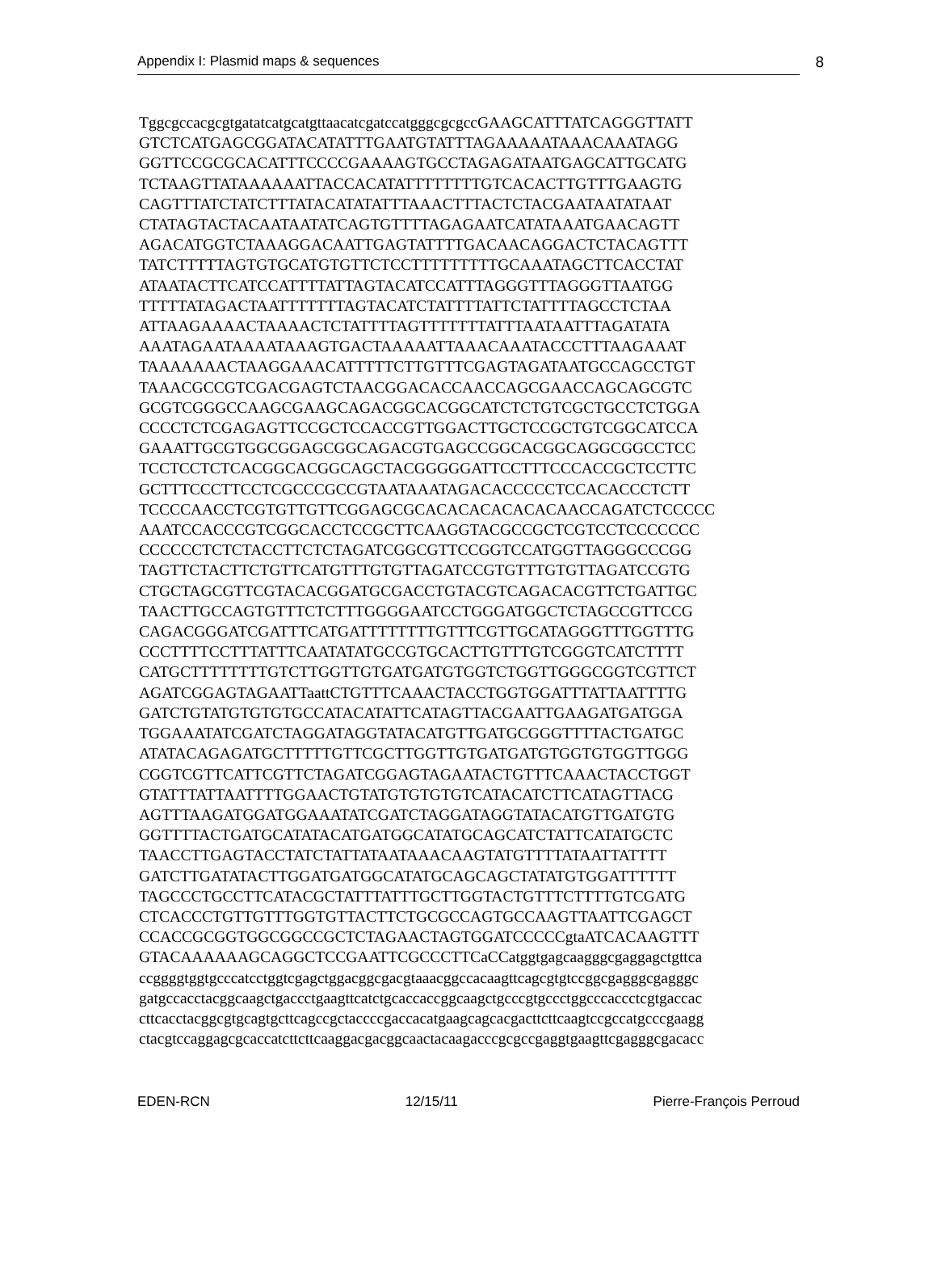Appendix I: Plasmid maps & sequences 8
TggcgccacgcgtgatatcatgcatgttaacatcgatccatgggcgcgccGAAGCATTTATCAGGGTTATT
GTCTCATGAGCGGATACATATTTGAATGTATTTAGAAAAATAAACAAATAGG
GGTTCCGCGCACATTTCCCCGAAAAGTGCCTAGAGATAATGAGCATTGCATG
TCTAAGTTATAAAAAATTACCACATATTTTTTTTGTCACACTTGTTTGAAGTG
CAGTTTATCTATCTTTATACATATATTTAAACTTTACTCTACGAATAATATAAT
CTATAGTACTACAATAATATCAGTGTTTTAGAGAATCATATAAATGAACAGTT
AGACATGGTCTAAAGGACAATTGAGTATTTTGACAACAGGACTCTACAGTTT
TATCTTTTTAGTGTGCATGTGTTCTCCTTTTTTTTTGCAAATAGCTTCACCTAT
ATAATACTTCATCCATTTTATTAGTACATCCATTTAGGGTTTAGGGTTAATGG
TTTTTATAGACTAATTTTTTTAGTACATCTATTTTATTCTATTTTAGCCTCTAA
ATTAAGAAAACTAAAACTCTATTTTAGTTTTTTTATTTAATAATTTAGATATA
AAATAGAATAAAATAAAGTGACTAAAAATTAAACAAATACCCTTTAAGAAAT
TAAAAAAACTAAGGAAACATTTTTCTTGTTTCGAGTAGATAATGCCAGCCTGT
TAAACGCCGTCGACGAGTCTAACGGACACCAACCAGCGAACCAGCAGCGTC
GCGTCGGGCCAAGCGAAGCAGACGGCACGGCATCTCTGTCGCTGCCTCTGGA
CCCCTCTCGAGAGTTCCGCTCCACCGTTGGACTTGCTCCGCTGTCGGCATCCA
GAAATTGCGTGGCGGAGCGGCAGACGTGAGCCGGCACGGCAGGCGGCCTCC
TCCTCCTCTCACGGCACGGCAGCTACGGGGGATTCCTTTCCCACCGCTCCTTC
GCTTTCCCTTCCTCGCCCGCCGTAATAAATAGACACCCCCTCCACACCCTCTT
TCCCCAACCTCGTGTTGTTCGGAGCGCACACACACACACAACCAGATCTCCCCC
AAATCCACCCGTCGGCACCTCCGCTTCAAGGTACGCCGCTCGTCCTCCCCCCC
CCCCCCTCTCTACCTTCTCTAGATCGGCGTTCCGGTCCATGGTTAGGGCCCGG
TAGTTCTACTTCTGTTCATGTTTGTGTTAGATCCGTGTTTGTGTTAGATCCGTG
CTGCTAGCGTTCGTACACGGATGCGACCTGTACGTCAGACACGTTCTGATTGC
TAACTTGCCAGTGTTTCTCTTTGGGGAATCCTGGGATGGCTCTAGCCGTTCCG
CAGACGGGATCGATTTCATGATTTTTTTTGTTTCGTTGCATAGGGTTTGGTTTG
CCCTTTTCCTTTATTTCAATATATGCCGTGCACTTGTTTGTCGGGTCATCTTTT
CATGCTTTTTTTTGTCTTGGTTGTGATGATGTGGTCTGGTTGGGCGGTCGTTCT
AGATCGGAGTAGAATTaattCTGTTTCAAACTACCTGGTGGATTTATTAATTTTG
GATCTGTATGTGTGTGCCATACATATTCATAGTTACGAATTGAAGATGATGGA
TGGAAATATCGATCTAGGATAGGTATACATGTTGATGCGGGTTTTACTGATGC
ATATACAGAGATGCTTTTTGTTCGCTTGGTTGTGATGATGTGGTGTGGTTGGG
CGGTCGTTCATTCGTTCTAGATCGGAGTAGAATACTGTTTCAAACTACCTGGT
GTATTTATTAATTTTGGAACTGTATGTGTGTGTCATACATCTTCATAGTTACG
AGTTTAAGATGGATGGAAATATCGATCTAGGATAGGTATACATGTTGATGTG
GGTTTTACTGATGCATATACATGATGGCATATGCAGCATCTATTCATATGCTC
TAACCTTGAGTACCTATCTATTATAATAAACAAGTATGTTTTATAATTATTTT
GATCTTGATATACTTGGATGATGGCATATGCAGCAGCTATATGTGGATTTTTT
TAGCCCTGCCTTCATACGCTATTTATTTGCTTGGTACTGTTTCTTTTGTCGATG
CTCACCCTGTTGTTTGGTGTTACTTCTGCGCCAGTGCCAAGTTAATTCGAGCT
CCACCGCGGTGGCGGCCGCTCTAGAACTAGTGGATCCCCCgtaATCACAAGTTT
GTACAAAAAAGCAGGCTCCGAATTCGCCCTTCaCCatggtgagcaagggcgaggagctgttca
ccggggtggtgcccatcctggtcgagctggacggcgacgtaaacggccacaagttcagcgtgtccggcgagggcgagggc
gatgccacctacggcaagctgaccctgaagttcatctgcaccaccggcaagctgcccgtgccctggcccaccctcgtgaccac
cttcacctacggcgtgcagtgcttcagccgctaccccgaccacatgaagcagcacgacttcttcaagtccgccatgcccgaagg
ctacgtccaggagcgcaccatcttcttcaaggacgacggcaactacaagacccgcgccgaggtgaagttcgagggcgacacc
EDEN-RCN 12/15/11 Pierre-François Perroud